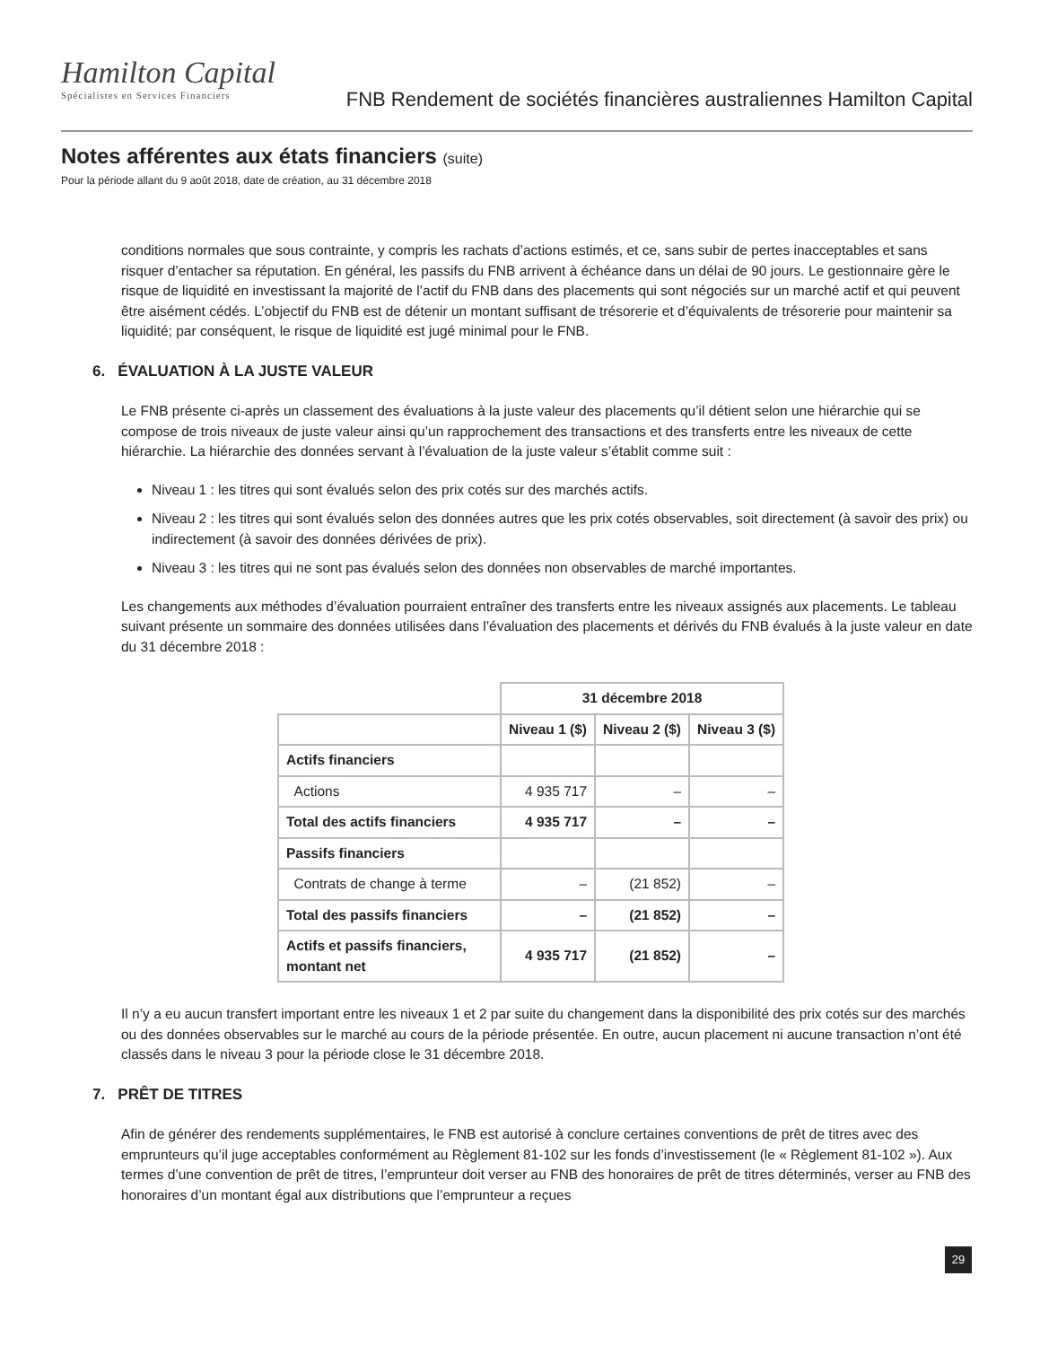Hamilton Capital
Spécialistes en Services Financiers
FNB Rendement de sociétés financières australiennes Hamilton Capital
Notes afférentes aux états financiers (suite)
Pour la période allant du 9 août 2018, date de création, au 31 décembre 2018
conditions normales que sous contrainte, y compris les rachats d’actions estimés, et ce, sans subir de pertes inacceptables et sans risquer d’entacher sa réputation. En général, les passifs du FNB arrivent à échéance dans un délai de 90 jours. Le gestionnaire gère le risque de liquidité en investissant la majorité de l’actif du FNB dans des placements qui sont négociés sur un marché actif et qui peuvent être aisément cédés. L’objectif du FNB est de détenir un montant suffisant de trésorerie et d’équivalents de trésorerie pour maintenir sa liquidité; par conséquent, le risque de liquidité est jugé minimal pour le FNB.
6. ÉVALUATION À LA JUSTE VALEUR
Le FNB présente ci-après un classement des évaluations à la juste valeur des placements qu’il détient selon une hiérarchie qui se compose de trois niveaux de juste valeur ainsi qu’un rapprochement des transactions et des transferts entre les niveaux de cette hiérarchie. La hiérarchie des données servant à l’évaluation de la juste valeur s’établit comme suit :
Niveau 1 : les titres qui sont évalués selon des prix cotés sur des marchés actifs.
Niveau 2 : les titres qui sont évalués selon des données autres que les prix cotés observables, soit directement (à savoir des prix) ou indirectement (à savoir des données dérivées de prix).
Niveau 3 : les titres qui ne sont pas évalués selon des données non observables de marché importantes.
Les changements aux méthodes d’évaluation pourraient entraîner des transferts entre les niveaux assignés aux placements. Le tableau suivant présente un sommaire des données utilisées dans l’évaluation des placements et dérivés du FNB évalués à la juste valeur en date du 31 décembre 2018 :
| | 31 décembre 2018 | | |
| | Niveau 1 ($) | Niveau 2 ($) | Niveau 3 ($) |
| Actifs financiers | | | |
| Actions | 4 935 717 | – | – |
| Total des actifs financiers | 4 935 717 | – | – |
| Passifs financiers | | | |
| Contrats de change à terme | – | (21 852) | – |
| Total des passifs financiers | – | (21 852) | – |
| Actifs et passifs financiers, montant net | 4 935 717 | (21 852) | – |
Il n’y a eu aucun transfert important entre les niveaux 1 et 2 par suite du changement dans la disponibilité des prix cotés sur des marchés ou des données observables sur le marché au cours de la période présentée. En outre, aucun placement ni aucune transaction n’ont été classés dans le niveau 3 pour la période close le 31 décembre 2018.
7. PRÊT DE TITRES
Afin de générer des rendements supplémentaires, le FNB est autorisé à conclure certaines conventions de prêt de titres avec des emprunteurs qu’il juge acceptables conformément au Règlement 81-102 sur les fonds d’investissement (le « Règlement 81-102 »). Aux termes d’une convention de prêt de titres, l’emprunteur doit verser au FNB des honoraires de prêt de titres déterminés, verser au FNB des honoraires d’un montant égal aux distributions que l’emprunteur a reçues
29